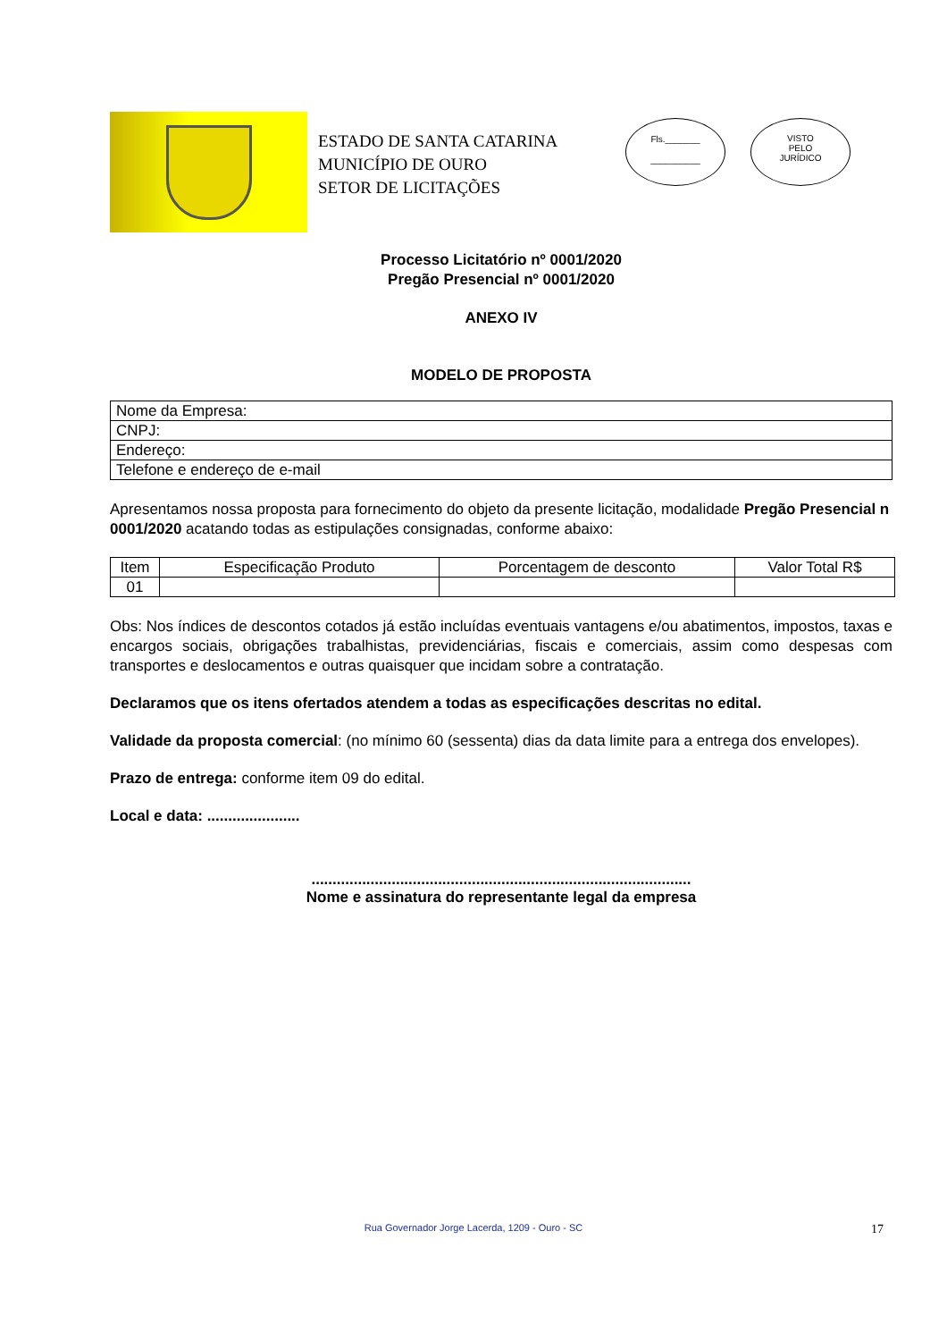ESTADO DE SANTA CATARINA
MUNICÍPIO DE OURO
SETOR DE LICITAÇÕES
Fls._______
__________
VISTO
PELO
JURÍDICO
Processo Licitatório nº 0001/2020
Pregão Presencial nº 0001/2020
ANEXO IV
MODELO DE PROPOSTA
| Nome da Empresa: |
| CNPJ: |
| Endereço: |
| Telefone e endereço de e-mail |
Apresentamos nossa proposta para fornecimento do objeto da presente licitação, modalidade Pregão Presencial n 0001/2020 acatando todas as estipulações consignadas, conforme abaixo:
| Item | Especificação Produto | Porcentagem de desconto | Valor Total R$ |
| 01 | | | |
Obs: Nos índices de descontos cotados já estão incluídas eventuais vantagens e/ou abatimentos, impostos, taxas e encargos sociais, obrigações trabalhistas, previdenciárias, fiscais e comerciais, assim como despesas com transportes e deslocamentos e outras quaisquer que incidam sobre a contratação.
Declaramos que os itens ofertados atendem a todas as especificações descritas no edital.
Validade da proposta comercial: (no mínimo 60 (sessenta) dias da data limite para a entrega dos envelopes).
Prazo de entrega: conforme item 09 do edital.
Local e data: ......................
..........................................................................................
Nome e assinatura do representante legal da empresa
Rua Governador Jorge Lacerda, 1209 - Ouro - SC 17